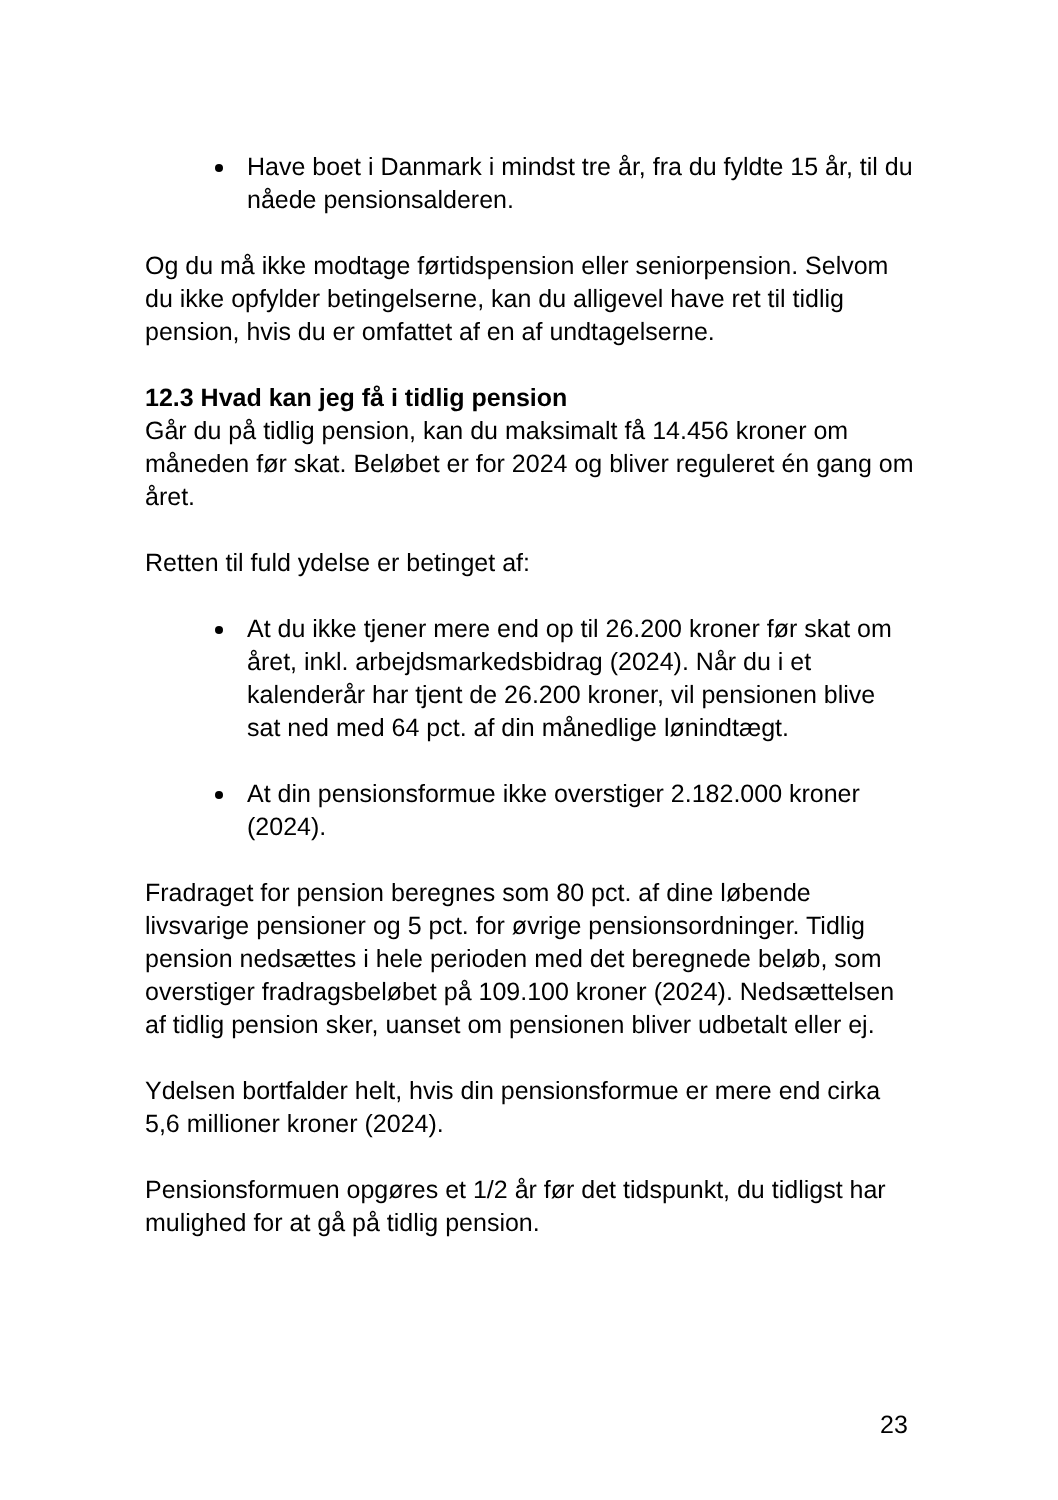Have boet i Danmark i mindst tre år, fra du fyldte 15 år, til du nåede pensionsalderen.
Og du må ikke modtage førtidspension eller seniorpension. Selvom du ikke opfylder betingelserne, kan du alligevel have ret til tidlig pension, hvis du er omfattet af en af undtagelserne.
12.3 Hvad kan jeg få i tidlig pension
Går du på tidlig pension, kan du maksimalt få 14.456 kroner om måneden før skat. Beløbet er for 2024 og bliver reguleret én gang om året.
Retten til fuld ydelse er betinget af:
At du ikke tjener mere end op til 26.200 kroner før skat om året, inkl. arbejdsmarkedsbidrag (2024). Når du i et kalenderår har tjent de 26.200 kroner, vil pensionen blive sat ned med 64 pct. af din månedlige lønindtægt.
At din pensionsformue ikke overstiger 2.182.000 kroner (2024).
Fradraget for pension beregnes som 80 pct. af dine løbende livsvarige pensioner og 5 pct. for øvrige pensionsordninger. Tidlig pension nedsættes i hele perioden med det beregnede beløb, som overstiger fradragsbeløbet på 109.100 kroner (2024). Nedsættelsen af tidlig pension sker, uanset om pensionen bliver udbetalt eller ej.
Ydelsen bortfalder helt, hvis din pensionsformue er mere end cirka 5,6 millioner kroner (2024).
Pensionsformuen opgøres et 1/2 år før det tidspunkt, du tidligst har mulighed for at gå på tidlig pension.
23